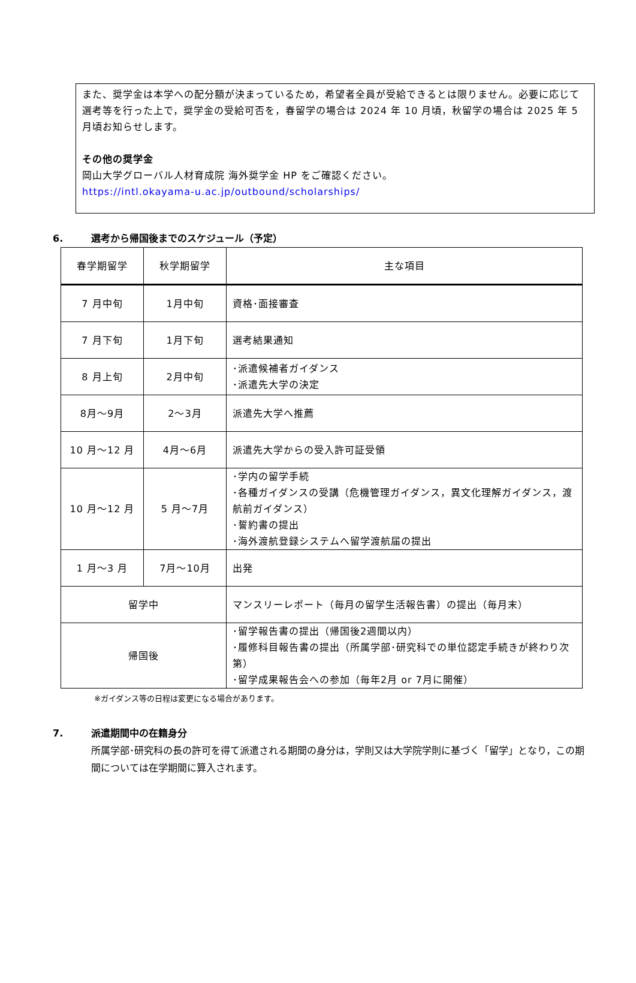また、奨学金は本学への配分額が決まっているため，希望者全員が受給できるとは限りません。必要に応じて選考等を行った上で，奨学金の受給可否を，春留学の場合は 2024 年 10 月頃，秋留学の場合は 2025 年 5 月頃お知らせします。
その他の奨学金
岡山大学グローバル人材育成院 海外奨学金 HP をご確認ください。
https://intl.okayama-u.ac.jp/outbound/scholarships/
6. 選考から帰国後までのスケジュール（予定）
| 春学期留学 | 秋学期留学 | 主な項目 |
| --- | --- | --- |
| 7 月中旬 | 1月中旬 | 資格･面接審査 |
| 7 月下旬 | 1月下旬 | 選考結果通知 |
| 8 月上旬 | 2月中旬 | ･派遣候補者ガイダンス ･派遣先大学の決定 |
| 8月～9月 | 2～3月 | 派遣先大学へ推薦 |
| 10 月～12 月 | 4月～6月 | 派遣先大学からの受入許可証受領 |
| 10 月～12 月 | 5 月～7月 | ･学内の留学手続 ･各種ガイダンスの受講（危機管理ガイダンス，異文化理解ガイダンス，渡航前ガイダンス） ･誓約書の提出 ･海外渡航登録システムへ留学渡航届の提出 |
| 1 月～3 月 | 7月～10月 | 出発 |
| 留学中 | | マンスリーレポート（毎月の留学生活報告書）の提出（毎月末） |
| 帰国後 | | ･留学報告書の提出（帰国後2週間以内） ･履修科目報告書の提出（所属学部･研究科での単位認定手続きが終わり次第） ･留学成果報告会への参加（毎年2月 or 7月に開催） |
※ガイダンス等の日程は変更になる場合があります。
7. 派遣期間中の在籍身分
所属学部･研究科の長の許可を得て派遣される期間の身分は，学則又は大学院学則に基づく「留学」となり，この期間については在学期間に算入されます。